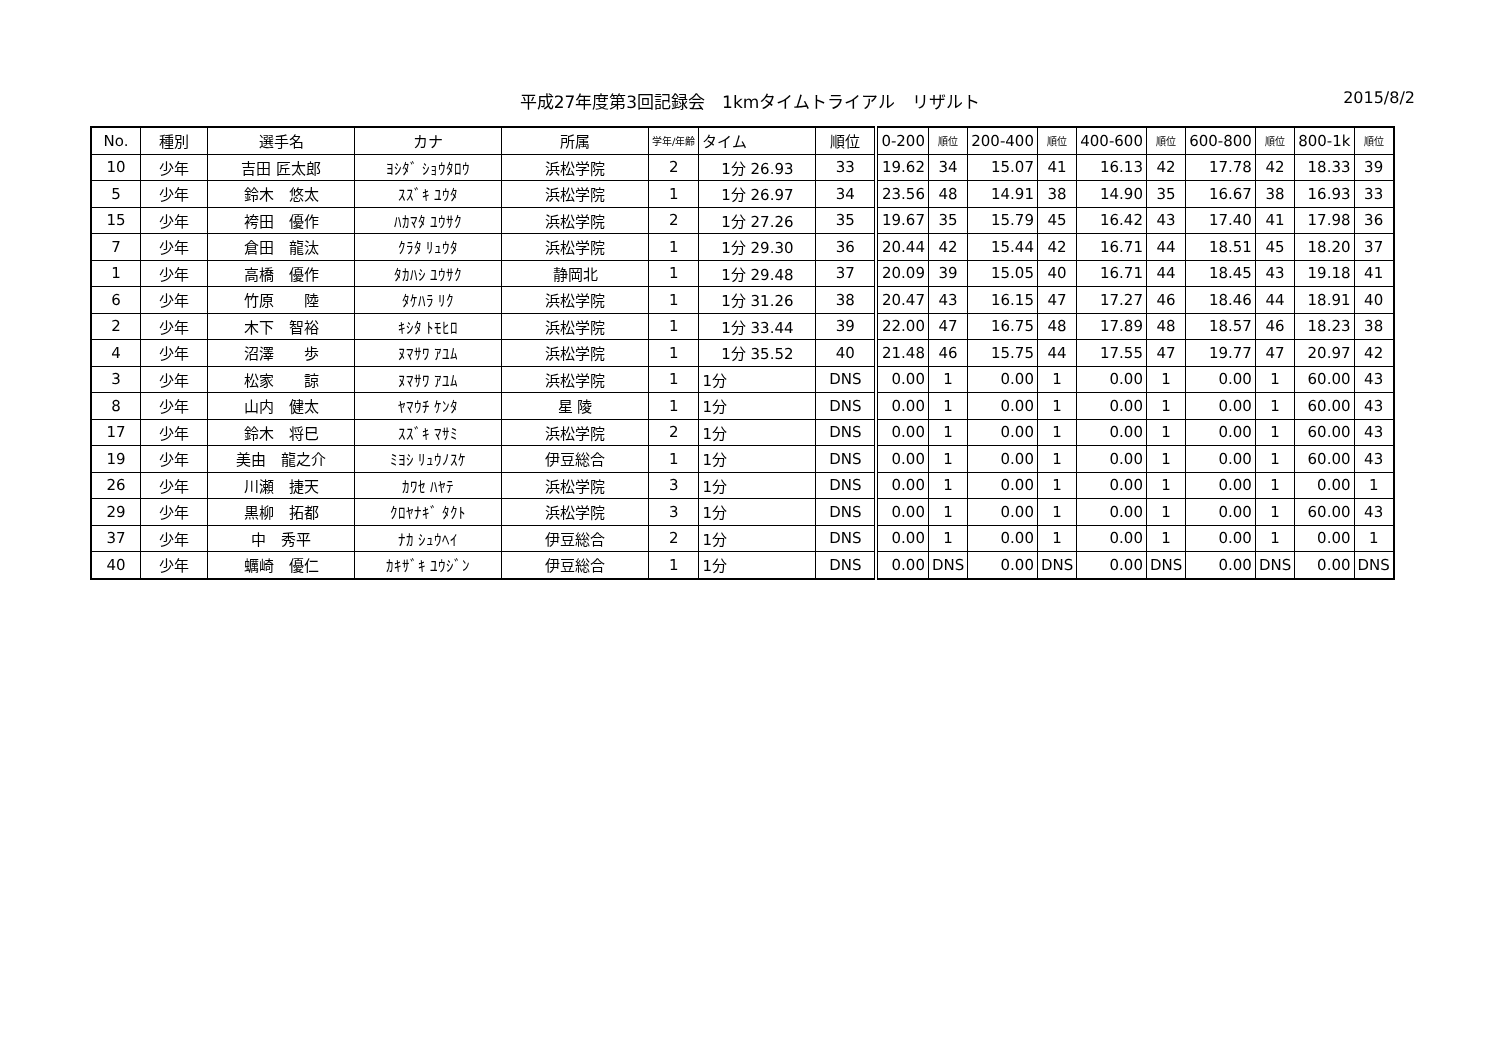平成27年度第3回記録会　1kmタイムトライアル　リザルト 2015/8/2
| No. | 種別 | 選手名 | カナ | 所属 | 学年/年齢 | タイム | 順位 | 0-200 | 順位 | 200-400 | 順位 | 400-600 | 順位 | 600-800 | 順位 | 800-1k | 順位 |
| --- | --- | --- | --- | --- | --- | --- | --- | --- | --- | --- | --- | --- | --- | --- | --- | --- | --- |
| 10 | 少年 | 吉田 匠太郎 | ﾖｼﾀﾞ ｼｮｳﾀﾛｳ | 浜松学院 | 2 | 1分 26.93 | 33 | 19.62 | 34 | 15.07 | 41 | 16.13 | 42 | 17.78 | 42 | 18.33 | 39 |
| 5 | 少年 | 鈴木 悠太 | ｽｽﾞｷ ﾕｳﾀ | 浜松学院 | 1 | 1分 26.97 | 34 | 23.56 | 48 | 14.91 | 38 | 14.90 | 35 | 16.67 | 38 | 16.93 | 33 |
| 15 | 少年 | 袴田 優作 | ﾊｶﾏﾀ ﾕｳｻｸ | 浜松学院 | 2 | 1分 27.26 | 35 | 19.67 | 35 | 15.79 | 45 | 16.42 | 43 | 17.40 | 41 | 17.98 | 36 |
| 7 | 少年 | 倉田 龍汰 | ｸﾗﾀ ﾘｭｳﾀ | 浜松学院 | 1 | 1分 29.30 | 36 | 20.44 | 42 | 15.44 | 42 | 16.71 | 44 | 18.51 | 45 | 18.20 | 37 |
| 1 | 少年 | 高橋 優作 | ﾀｶﾊｼ ﾕｳｻｸ | 静岡北 | 1 | 1分 29.48 | 37 | 20.09 | 39 | 15.05 | 40 | 16.71 | 44 | 18.45 | 43 | 19.18 | 41 |
| 6 | 少年 | 竹原 陸 | ﾀｹﾊﾗ ﾘｸ | 浜松学院 | 1 | 1分 31.26 | 38 | 20.47 | 43 | 16.15 | 47 | 17.27 | 46 | 18.46 | 44 | 18.91 | 40 |
| 2 | 少年 | 木下 智裕 | ｷｼﾀ ﾄﾓﾋﾛ | 浜松学院 | 1 | 1分 33.44 | 39 | 22.00 | 47 | 16.75 | 48 | 17.89 | 48 | 18.57 | 46 | 18.23 | 38 |
| 4 | 少年 | 沼澤 歩 | ﾇﾏｻﾜ ｱﾕﾑ | 浜松学院 | 1 | 1分 35.52 | 40 | 21.48 | 46 | 15.75 | 44 | 17.55 | 47 | 19.77 | 47 | 20.97 | 42 |
| 3 | 少年 | 松家 諒 | ﾇﾏｻﾜ ｱﾕﾑ | 浜松学院 | 1 | 1分 | DNS | 0.00 | 1 | 0.00 | 1 | 0.00 | 1 | 0.00 | 1 | 60.00 | 43 |
| 8 | 少年 | 山内 健太 | ﾔﾏｳﾁ ｹﾝﾀ | 星 陵 | 1 | 1分 | DNS | 0.00 | 1 | 0.00 | 1 | 0.00 | 1 | 0.00 | 1 | 60.00 | 43 |
| 17 | 少年 | 鈴木 将巳 | ｽｽﾞｷ ﾏｻﾐ | 浜松学院 | 2 | 1分 | DNS | 0.00 | 1 | 0.00 | 1 | 0.00 | 1 | 0.00 | 1 | 60.00 | 43 |
| 19 | 少年 | 美由 龍之介 | ﾐﾖｼ ﾘｭｳﾉｽｹ | 伊豆総合 | 1 | 1分 | DNS | 0.00 | 1 | 0.00 | 1 | 0.00 | 1 | 0.00 | 1 | 60.00 | 43 |
| 26 | 少年 | 川瀬 捷天 | ｶﾜｾ ﾊﾔﾃ | 浜松学院 | 3 | 1分 | DNS | 0.00 | 1 | 0.00 | 1 | 0.00 | 1 | 0.00 | 1 | 0.00 | 1 |
| 29 | 少年 | 黒柳 拓都 | ｸﾛﾔﾅｷﾞ ﾀｸﾄ | 浜松学院 | 3 | 1分 | DNS | 0.00 | 1 | 0.00 | 1 | 0.00 | 1 | 0.00 | 1 | 60.00 | 43 |
| 37 | 少年 | 中 秀平 | ﾅｶ ｼｭｳﾍｲ | 伊豆総合 | 2 | 1分 | DNS | 0.00 | 1 | 0.00 | 1 | 0.00 | 1 | 0.00 | 1 | 0.00 | 1 |
| 40 | 少年 | 蠣崎 優仁 | ｶｷｻﾞｷ ﾕｳｼﾞﾝ | 伊豆総合 | 1 | 1分 | DNS | 0.00 | DNS | 0.00 | DNS | 0.00 | DNS | 0.00 | DNS | 0.00 | DNS |